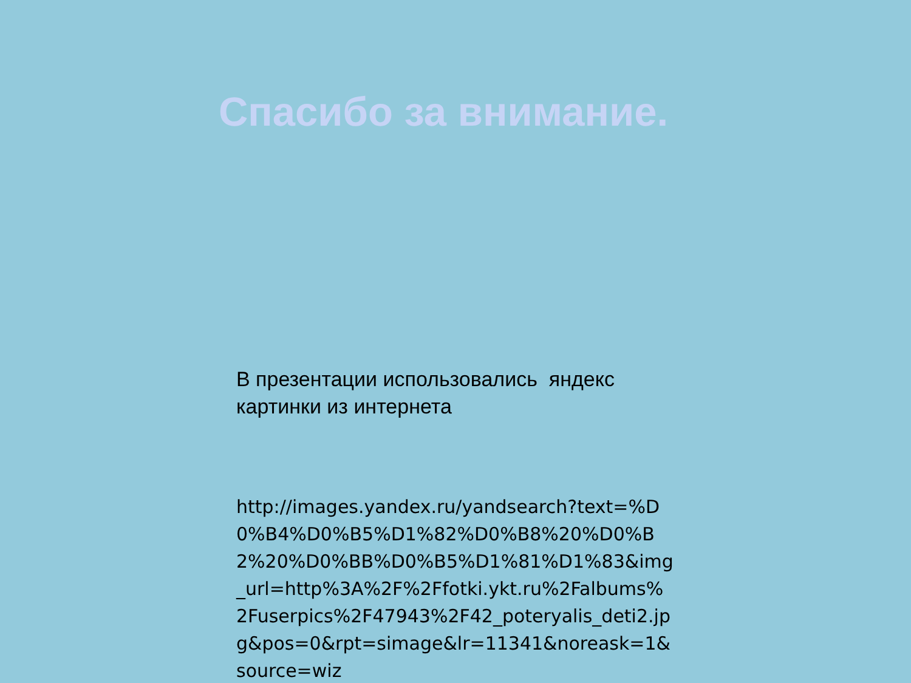Спасибо за внимание.
В презентации использовались яндекс картинки из интернета
http://images.yandex.ru/yandsearch?text=%D0%B4%D0%B5%D1%82%D0%B8%20%D0%B2%20%D0%BB%D0%B5%D1%81%D1%83&img_url=http%3A%2F%2Ffotki.ykt.ru%2Falbums%2Fuserpics%2F47943%2F42_poteryalis_deti2.jpg&pos=0&rpt=simage&lr=11341&noreask=1&source=wiz